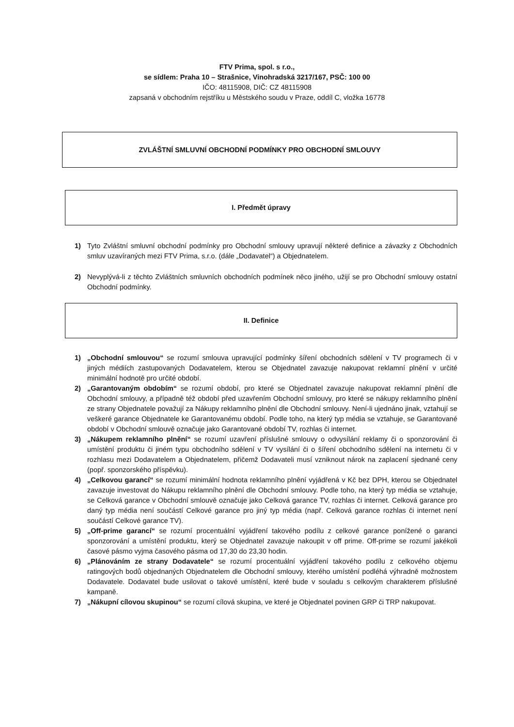FTV Prima, spol. s r.o.,
se sídlem: Praha 10 – Strašnice, Vinohradská 3217/167, PSČ: 100 00
IČO: 48115908, DIČ: CZ 48115908
zapsaná v obchodním rejstříku u Městského soudu v Praze, oddíl C, vložka 16778
ZVLÁŠTNÍ SMLUVNÍ OBCHODNÍ PODMÍNKY PRO OBCHODNÍ SMLOUVY
I. Předmět úpravy
1) Tyto Zvláštní smluvní obchodní podmínky pro Obchodní smlouvy upravují některé definice a závazky z Obchodních smluv uzavíraných mezi FTV Prima, s.r.o. (dále „Dodavatel“) a Objednatelem.
2) Nevyplývá-li z těchto Zvláštních smluvních obchodních podmínek něco jiného, užijí se pro Obchodní smlouvy ostatní Obchodní podmínky.
II. Definice
1) „Obchodní smlouvou“ se rozumí smlouva upravující podmínky šíření obchodních sdělení v TV programech či v jiných médiích zastupovaných Dodavatelem, kterou se Objednatel zavazuje nakupovat reklamní plnění v určité minimální hodnotě pro určité období.
2) „Garantovaným obdobím“ se rozumí období, pro které se Objednatel zavazuje nakupovat reklamní plnění dle Obchodní smlouvy, a případně též období před uzavřením Obchodní smlouvy, pro které se nákupy reklamního plnění ze strany Objednatele považují za Nákupy reklamního plnění dle Obchodní smlouvy. Není-li ujednáno jinak, vztahují se veškeré garance Objednatele ke Garantovanému období. Podle toho, na který typ média se vztahuje, se Garantované období v Obchodní smlouvě označuje jako Garantované období TV, rozhlas či internet.
3) „Nákupem reklamního plnění“ se rozumí uzavření příslušné smlouvy o odvysílání reklamy či o sponzorování či umístění produktu či jiném typu obchodního sdělení v TV vysílání či o šíření obchodního sdělení na internetu či v rozhlasu mezi Dodavatelem a Objednatelem, přičemž Dodavateli musí vzniknout nárok na zaplacení sjednané ceny (popř. sponzorského příspěvku).
4) „Celkovou garancí“ se rozumí minimální hodnota reklamního plnění vyjádřená v Kč bez DPH, kterou se Objednatel zavazuje investovat do Nákupu reklamního plnění dle Obchodní smlouvy. Podle toho, na který typ média se vztahuje, se Celková garance v Obchodní smlouvě označuje jako Celková garance TV, rozhlas či internet. Celková garance pro daný typ média není součástí Celkové garance pro jiný typ média (např. Celková garance rozhlas či internet není součástí Celkové garance TV).
5) „Off-prime garancí“ se rozumí procentuální vyjádření takového podílu z celkové garance ponížené o garanci sponzorování a umístění produktu, který se Objednatel zavazuje nakoupit v off prime. Off-prime se rozumí jakékoli časové pásmo vyjma časového pásma od 17,30 do 23,30 hodin.
6) „Plánováním ze strany Dodavatele“ se rozumí procentuální vyjádření takového podílu z celkového objemu ratingových bodů objednaných Objednatelem dle Obchodní smlouvy, kterého umístění podléhá výhradně možnostem Dodavatele. Dodavatel bude usilovat o takové umístění, které bude v souladu s celkovým charakterem příslušné kampaně.
7) „Nákupní cílovou skupinou“ se rozumí cílová skupina, ve které je Objednatel povinen GRP či TRP nakupovat.